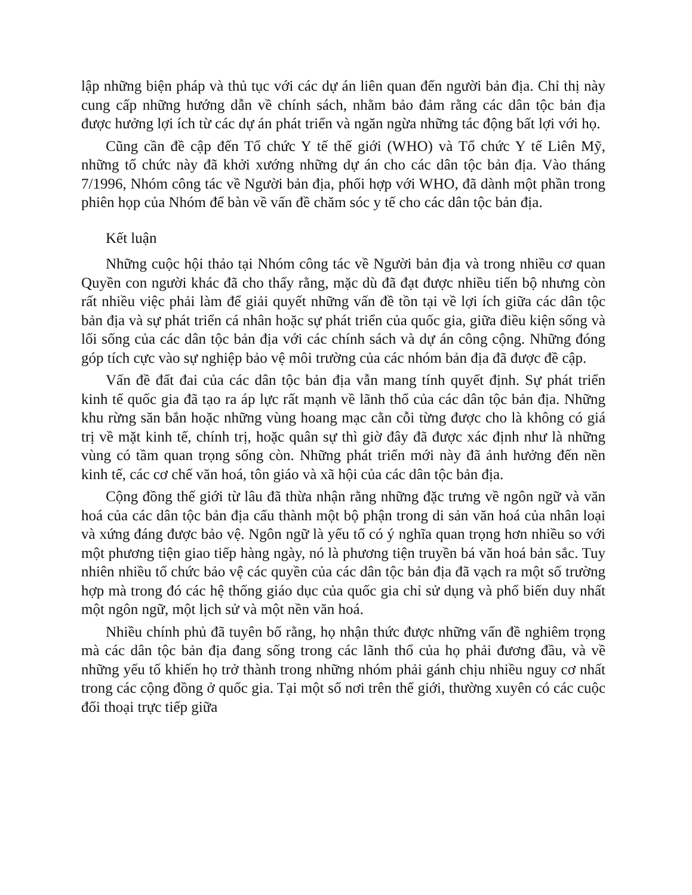lập những biện pháp và thủ tục với các dự án liên quan đến người bản địa. Chỉ thị này cung cấp những hướng dẫn về chính sách, nhằm bảo đảm rằng các dân tộc bản địa được hưởng lợi ích từ các dự án phát triển và ngăn ngừa những tác động bất lợi với họ.
Cũng cần đề cập đến Tổ chức Y tế thế giới (WHO) và Tổ chức Y tế Liên Mỹ, những tổ chức này đã khởi xướng những dự án cho các dân tộc bản địa. Vào tháng 7/1996, Nhóm công tác về Người bản địa, phối hợp với WHO, đã dành một phần trong phiên họp của Nhóm để bàn về vấn đề chăm sóc y tế cho các dân tộc bản địa.
Kết luận
Những cuộc hội thảo tại Nhóm công tác về Người bản địa và trong nhiều cơ quan Quyền con người khác đã cho thấy rằng, mặc dù đã đạt được nhiều tiến bộ nhưng còn rất nhiều việc phải làm để giải quyết những vấn đề tồn tại về lợi ích giữa các dân tộc bản địa và sự phát triển cá nhân hoặc sự phát triển của quốc gia, giữa điều kiện sống và lối sống của các dân tộc bản địa với các chính sách và dự án công cộng. Những đóng góp tích cực vào sự nghiệp bảo vệ môi trường của các nhóm bản địa đã được đề cập.
Vấn đề đất đai của các dân tộc bản địa vẫn mang tính quyết định. Sự phát triển kinh tế quốc gia đã tạo ra áp lực rất mạnh về lãnh thổ của các dân tộc bản địa. Những khu rừng săn bắn hoặc những vùng hoang mạc cằn cỗi từng được cho là không có giá trị về mặt kinh tế, chính trị, hoặc quân sự thì giờ đây đã được xác định như là những vùng có tầm quan trọng sống còn. Những phát triển mới này đã ảnh hưởng đến nền kinh tế, các cơ chế văn hoá, tôn giáo và xã hội của các dân tộc bản địa.
Cộng đồng thế giới từ lâu đã thừa nhận rằng những đặc trưng về ngôn ngữ và văn hoá của các dân tộc bản địa cấu thành một bộ phận trong di sản văn hoá của nhân loại và xứng đáng được bảo vệ. Ngôn ngữ là yếu tố có ý nghĩa quan trọng hơn nhiều so với một phương tiện giao tiếp hàng ngày, nó là phương tiện truyền bá văn hoá bản sắc. Tuy nhiên nhiều tổ chức bảo vệ các quyền của các dân tộc bản địa đã vạch ra một số trường hợp mà trong đó các hệ thống giáo dục của quốc gia chỉ sử dụng và phổ biến duy nhất một ngôn ngữ, một lịch sử và một nền văn hoá.
Nhiều chính phủ đã tuyên bố rằng, họ nhận thức được những vấn đề nghiêm trọng mà các dân tộc bản địa đang sống trong các lãnh thổ của họ phải đương đầu, và về những yếu tố khiến họ trở thành trong những nhóm phải gánh chịu nhiều nguy cơ nhất trong các cộng đồng ở quốc gia. Tại một số nơi trên thế giới, thường xuyên có các cuộc đối thoại trực tiếp giữa